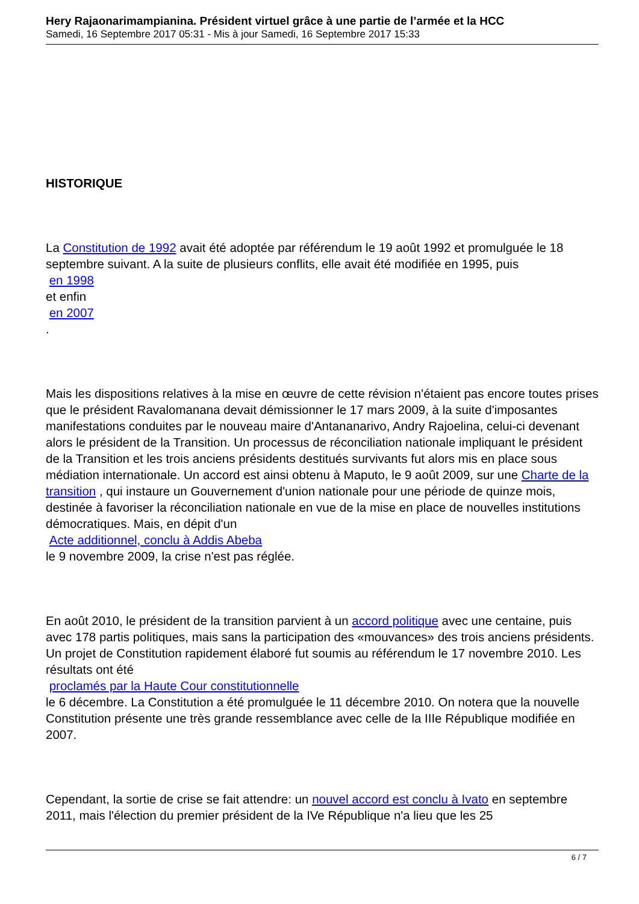Hery Rajaonarimampianina. Président virtuel grâce à une partie de l’armée et la HCC
Samedi, 16 Septembre 2017 05:31 - Mis à jour Samedi, 16 Septembre 2017 15:33
HISTORIQUE
La Constitution de 1992 avait été adoptée par référendum le 19 août 1992 et promulguée le 18 septembre suivant. A la suite de plusieurs conflits, elle avait été modifiée en 1995, puis
en 1998
et enfin
en 2007
.
Mais les dispositions relatives à la mise en œuvre de cette révision n'étaient pas encore toutes prises que le président Ravalomanana devait démissionner le 17 mars 2009, à la suite d'imposantes manifestations conduites par le nouveau maire d'Antananarivo, Andry Rajoelina, celui-ci devenant alors le président de la Transition. Un processus de réconciliation nationale impliquant le président de la Transition et les trois anciens présidents destitués survivants fut alors mis en place sous médiation internationale. Un accord est ainsi obtenu à Maputo, le 9 août 2009, sur une Charte de la transition , qui instaure un Gouvernement d'union nationale pour une période de quinze mois, destinée à favoriser la réconciliation nationale en vue de la mise en place de nouvelles institutions démocratiques. Mais, en dépit d'un
Acte additionnel, conclu à Addis Abeba
le 9 novembre 2009, la crise n'est pas réglée.
En août 2010, le président de la transition parvient à un accord politique avec une centaine, puis avec 178 partis politiques, mais sans la participation des «mouvances» des trois anciens présidents. Un projet de Constitution rapidement élaboré fut soumis au référendum le 17 novembre 2010. Les résultats ont été
proclamés par la Haute Cour constitutionnelle
le 6 décembre. La Constitution a été promulguée le 11 décembre 2010. On notera que la nouvelle Constitution présente une très grande ressemblance avec celle de la IIIe République modifiée en 2007.
Cependant, la sortie de crise se fait attendre: un nouvel accord est conclu à Ivato en septembre 2011, mais l'élection du premier président de la IVe République n'a lieu que les 25
6 / 7